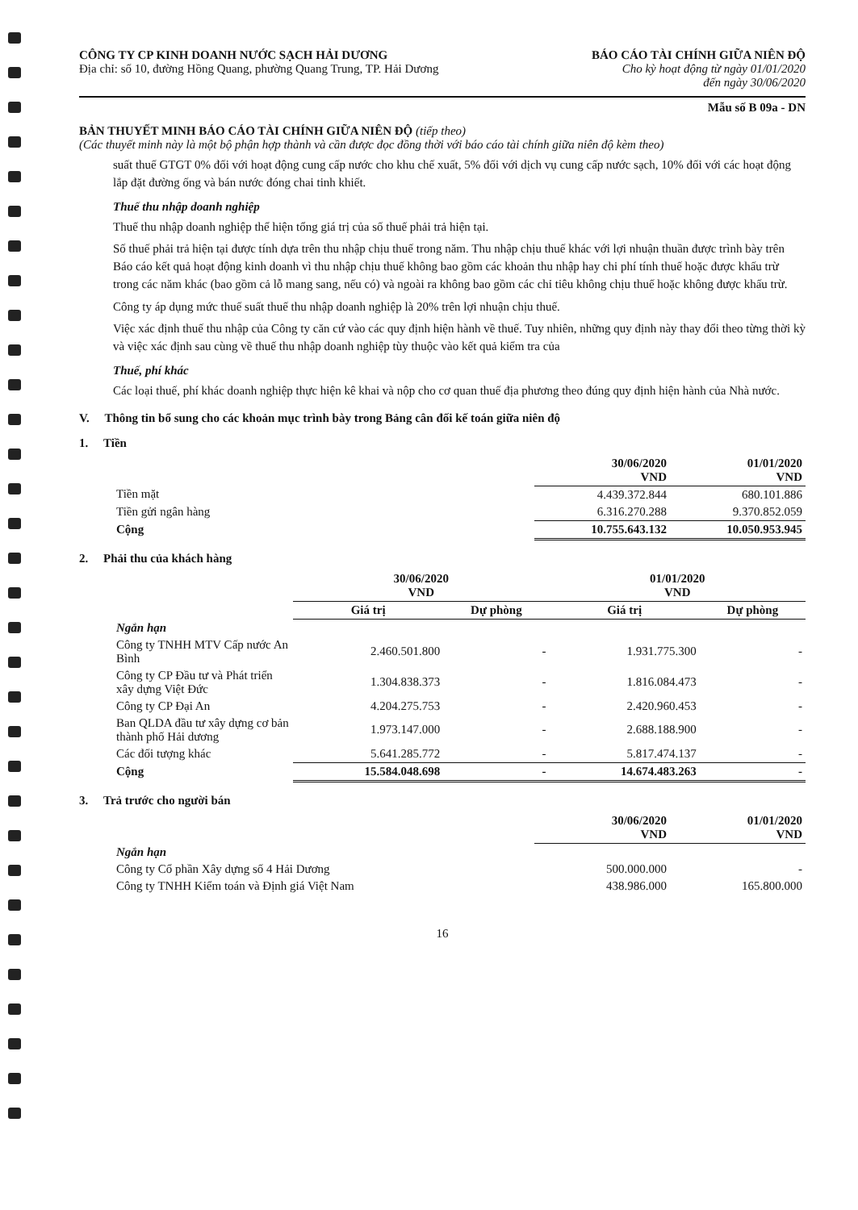CÔNG TY CP KINH DOANH NƯỚC SẠCH HẢI DƯƠNG
Địa chỉ: số 10, đường Hồng Quang, phường Quang Trung, TP. Hải Dương
BÁO CÁO TÀI CHÍNH GIỮA NIÊN ĐỘ
Cho kỳ hoạt động từ ngày 01/01/2020
đến ngày 30/06/2020
Mẫu số B 09a - DN
BẢN THUYẾT MINH BÁO CÁO TÀI CHÍNH GIỮA NIÊN ĐỘ (tiếp theo)
(Các thuyết minh này là một bộ phận hợp thành và cần được đọc đồng thời với báo cáo tài chính giữa niên độ kèm theo)
suất thuế GTGT 0% đối với hoạt động cung cấp nước cho khu chế xuất, 5% đối với dịch vụ cung cấp nước sạch, 10% đối với các hoạt động lắp đặt đường ống và bán nước đóng chai tinh khiết.
Thuế thu nhập doanh nghiệp
Thuế thu nhập doanh nghiệp thể hiện tổng giá trị của số thuế phải trả hiện tại.
Số thuế phải trả hiện tại được tính dựa trên thu nhập chịu thuế trong năm. Thu nhập chịu thuế khác với lợi nhuận thuần được trình bày trên Báo cáo kết quả hoạt động kinh doanh vì thu nhập chịu thuế không bao gồm các khoản thu nhập hay chi phí tính thuế hoặc được khấu trừ trong các năm khác (bao gồm cả lỗ mang sang, nếu có) và ngoài ra không bao gồm các chỉ tiêu không chịu thuế hoặc không được khấu trừ.
Công ty áp dụng mức thuế suất thuế thu nhập doanh nghiệp là 20% trên lợi nhuận chịu thuế.
Việc xác định thuế thu nhập của Công ty căn cứ vào các quy định hiện hành về thuế. Tuy nhiên, những quy định này thay đổi theo từng thời kỳ và việc xác định sau cùng về thuế thu nhập doanh nghiệp tùy thuộc vào kết quả kiểm tra của
Thuế, phí khác
Các loại thuế, phí khác doanh nghiệp thực hiện kê khai và nộp cho cơ quan thuế địa phương theo đúng quy định hiện hành của Nhà nước.
V. Thông tin bổ sung cho các khoản mục trình bày trong Bảng cân đối kế toán giữa niên độ
1. Tiền
| | 30/06/2020 VND | 01/01/2020 VND |
| --- | --- | --- |
| Tiền mặt | 4.439.372.844 | 680.101.886 |
| Tiền gửi ngân hàng | 6.316.270.288 | 9.370.852.059 |
| Cộng | 10.755.643.132 | 10.050.953.945 |
2. Phải thu của khách hàng
| | 30/06/2020 VND | | 01/01/2020 VND | |
| --- | --- | --- | --- | --- |
| | Giá trị | Dự phòng | Giá trị | Dự phòng |
| Ngắn hạn | | | | |
| Công ty TNHH MTV Cấp nước An Bình | 2.460.501.800 | - | 1.931.775.300 | - |
| Công ty CP Đầu tư và Phát triển xây dựng Việt Đức | 1.304.838.373 | - | 1.816.084.473 | - |
| Công ty CP Đại An | 4.204.275.753 | - | 2.420.960.453 | - |
| Ban QLDA đầu tư xây dựng cơ bản thành phố Hải dương | 1.973.147.000 | - | 2.688.188.900 | - |
| Các đối tượng khác | 5.641.285.772 | - | 5.817.474.137 | - |
| Cộng | 15.584.048.698 | - | 14.674.483.263 | - |
3. Trả trước cho người bán
| | 30/06/2020 VND | 01/01/2020 VND |
| --- | --- | --- |
| Ngắn hạn | | |
| Công ty Cổ phần Xây dựng số 4 Hải Dương | 500.000.000 | - |
| Công ty TNHH Kiểm toán và Định giá Việt Nam | 438.986.000 | 165.800.000 |
16